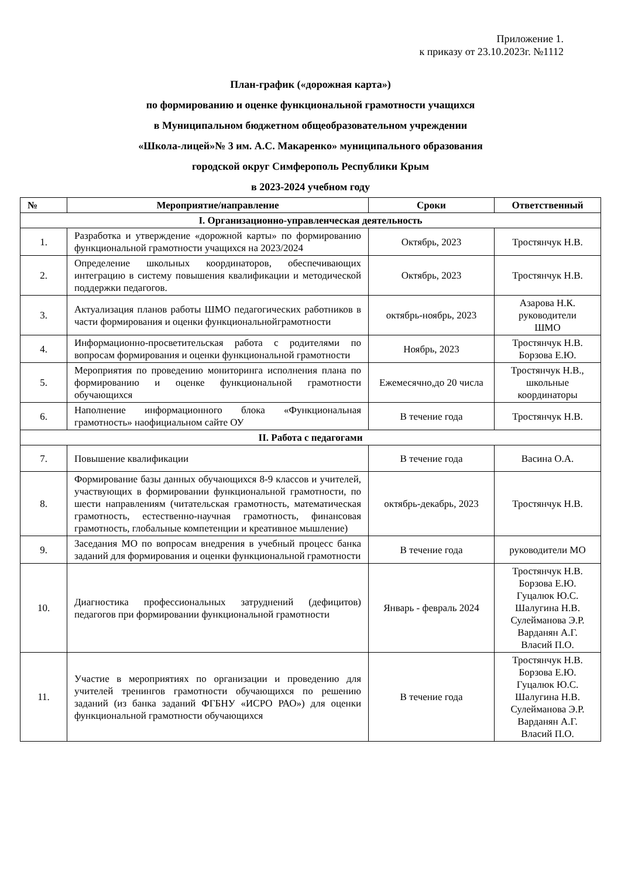Приложение 1.
к приказу от 23.10.2023г. №1112
План-график («дорожная карта»)
по формированию и оценке функциональной грамотности учащихся
в Муниципальном бюджетном общеобразовательном учреждении
«Школа-лицей»№ 3 им. А.С. Макаренко» муниципального образования
городской округ Симферополь Республики Крым
в 2023-2024 учебном году
| № | Мероприятие/направление | Сроки | Ответственный |
| --- | --- | --- | --- |
| I. Организационно-управленческая деятельность | | | |
| 1. | Разработка и утверждение «дорожной карты» по формированию функциональной грамотности учащихся на 2023/2024 | Октябрь, 2023 | Тростянчук Н.В. |
| 2. | Определение школьных координаторов, обеспечивающих интеграцию в систему повышения квалификации и методической поддержки педагогов. | Октябрь, 2023 | Тростянчук Н.В. |
| 3. | Актуализация планов работы ШМО педагогических работников в части формирования и оценки функциональнойграмотности | октябрь-ноябрь, 2023 | Азарова Н.К. руководители ШМО |
| 4. | Информационно-просветительская работа с родителями по вопросам формирования и оценки функциональной грамотности | Ноябрь, 2023 | Тростянчук Н.В. Борзова Е.Ю. |
| 5. | Мероприятия по проведению мониторинга исполнения плана по формированию и оценке функциональной грамотности обучающихся | Ежемесячно,до 20 числа | Тростянчук Н.В., школьные координаторы |
| 6. | Наполнение информационного блока «Функциональная грамотность» наофициальном сайте ОУ | В течение года | Тростянчук Н.В. |
| II. Работа с педагогами | | | |
| 7. | Повышение квалификации | В течение года | Васина О.А. |
| 8. | Формирование базы данных обучающихся 8-9 классов и учителей, участвующих в формировании функциональной грамотности, по шести направлениям (читательская грамотность, математическая грамотность, естественно-научная грамотность, финансовая грамотность, глобальные компетенции и креативное мышление) | октябрь-декабрь, 2023 | Тростянчук Н.В. |
| 9. | Заседания МО по вопросам внедрения в учебный процесс банка заданий для формирования и оценки функциональной грамотности | В течение года | руководители МО |
| 10. | Диагностика профессиональных затруднений (дефицитов) педагогов при формировании функциональной грамотности | Январь - февраль 2024 | Тростянчук Н.В. Борзова Е.Ю. Гуцалюк Ю.С. Шалугина Н.В. Сулейманова Э.Р. Варданян А.Г. Власий П.О. |
| 11. | Участие в мероприятиях по организации и проведению для учителей тренингов грамотности обучающихся по решению заданий (из банка заданий ФГБНУ «ИСРО РАО») для оценки функциональной грамотности обучающихся | В течение года | Тростянчук Н.В. Борзова Е.Ю. Гуцалюк Ю.С. Шалугина Н.В. Сулейманова Э.Р. Варданян А.Г. Власий П.О. |